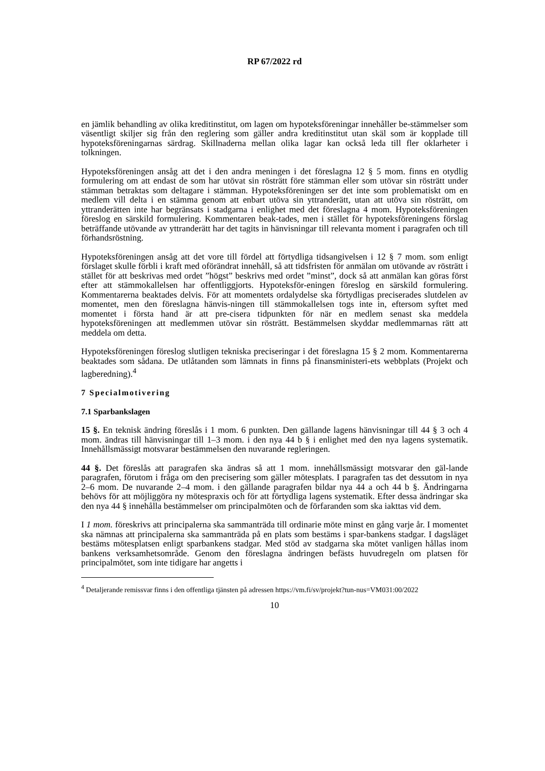RP 67/2022 rd
en jämlik behandling av olika kreditinstitut, om lagen om hypoteksföreningar innehåller be-stämmelser som väsentligt skiljer sig från den reglering som gäller andra kreditinstitut utan skäl som är kopplade till hypoteksföreningarnas särdrag. Skillnaderna mellan olika lagar kan också leda till fler oklarheter i tolkningen.
Hypoteksföreningen ansåg att det i den andra meningen i det föreslagna 12 § 5 mom. finns en otydlig formulering om att endast de som har utövat sin rösträtt före stämman eller som utövar sin rösträtt under stämman betraktas som deltagare i stämman. Hypoteksföreningen ser det inte som problematiskt om en medlem vill delta i en stämma genom att enbart utöva sin yttranderätt, utan att utöva sin rösträtt, om yttranderätten inte har begränsats i stadgarna i enlighet med det föreslagna 4 mom. Hypoteksföreningen föreslog en särskild formulering. Kommentaren beak-tades, men i stället för hypoteksföreningens förslag beträffande utövande av yttranderätt har det tagits in hänvisningar till relevanta moment i paragrafen och till förhandsröstning.
Hypoteksföreningen ansåg att det vore till fördel att förtydliga tidsangivelsen i 12 § 7 mom. som enligt förslaget skulle förbli i kraft med oförändrat innehåll, så att tidsfristen för anmälan om utövande av rösträtt i stället för att beskrivas med ordet ”högst” beskrivs med ordet ”minst”, dock så att anmälan kan göras först efter att stämmokallelsen har offentliggjorts. Hypoteksför-eningen föreslog en särskild formulering. Kommentarerna beaktades delvis. För att momentets ordalydelse ska förtydligas preciserades slutdelen av momentet, men den föreslagna hänvis-ningen till stämmokallelsen togs inte in, eftersom syftet med momentet i första hand är att pre-cisera tidpunkten för när en medlem senast ska meddela hypoteksföreningen att medlemmen utövar sin rösträtt. Bestämmelsen skyddar medlemmarnas rätt att meddela om detta.
Hypoteksföreningen föreslog slutligen tekniska preciseringar i det föreslagna 15 § 2 mom. Kommentarerna beaktades som sådana. De utlåtanden som lämnats in finns på finansministeri-ets webbplats (Projekt och lagberedning).<sup>4</sup>
7 Specialmotivering
7.1 Sparbankslagen
15 §. En teknisk ändring föreslås i 1 mom. 6 punkten. Den gällande lagens hänvisningar till 44 § 3 och 4 mom. ändras till hänvisningar till 1–3 mom. i den nya 44 b § i enlighet med den nya lagens systematik. Innehållsmässigt motsvarar bestämmelsen den nuvarande regleringen.
44 §. Det föreslås att paragrafen ska ändras så att 1 mom. innehållsmässigt motsvarar den gäl-lande paragrafen, förutom i fråga om den precisering som gäller mötesplats. I paragrafen tas det dessutom in nya 2–6 mom. De nuvarande 2–4 mom. i den gällande paragrafen bildar nya 44 a och 44 b §. Ändringarna behövs för att möjliggöra ny mötespraxis och för att förtydliga lagens systematik. Efter dessa ändringar ska den nya 44 § innehålla bestämmelser om principalmöten och de förfaranden som ska iakttas vid dem.
I 1 mom. föreskrivs att principalerna ska sammanträda till ordinarie möte minst en gång varje år. I momentet ska nämnas att principalerna ska sammanträda på en plats som bestäms i spar-bankens stadgar. I dagsläget bestäms mötesplatsen enligt sparbankens stadgar. Med stöd av stadgarna ska mötet vanligen hållas inom bankens verksamhetsområde. Genom den föreslagna ändringen befästs huvudregeln om platsen för principalmötet, som inte tidigare har angetts i
<sup>4</sup> Detaljerande remissvar finns i den offentliga tjänsten på adressen https://vm.fi/sv/projekt?tun-nus=VM031:00/2022
10